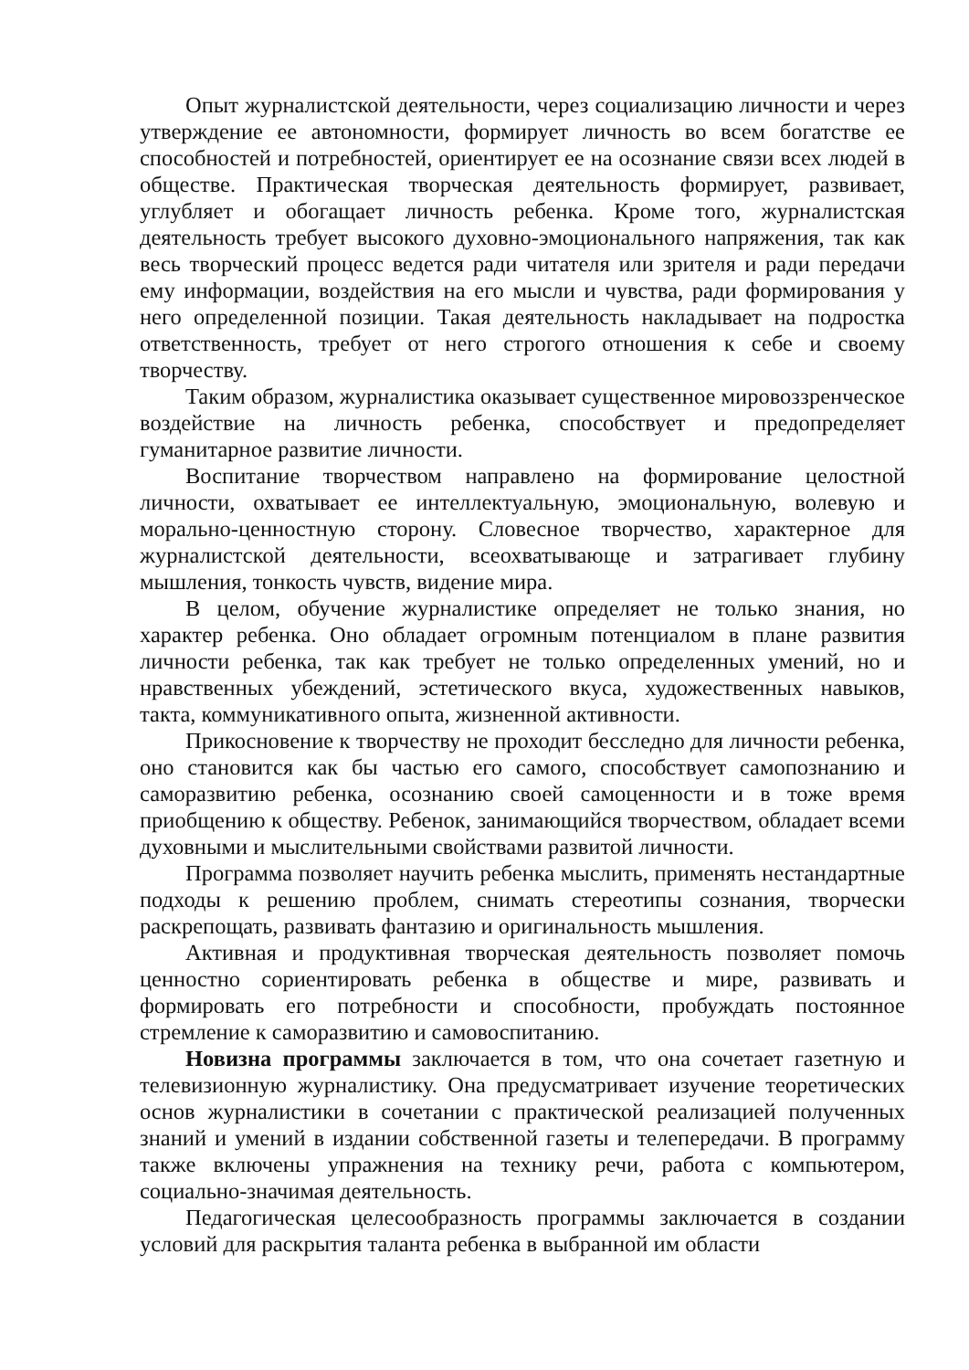Опыт журналистской деятельности, через социализацию личности и через утверждение ее автономности, формирует личность во всем богатстве ее способностей и потребностей, ориентирует ее на осознание связи всех людей в обществе. Практическая творческая деятельность формирует, развивает, углубляет и обогащает личность ребенка. Кроме того, журналистская деятельность требует высокого духовно-эмоционального напряжения, так как весь творческий процесс ведется ради читателя или зрителя и ради передачи ему информации, воздействия на его мысли и чувства, ради формирования у него определенной позиции. Такая деятельность накладывает на подростка ответственность, требует от него строгого отношения к себе и своему творчеству.
Таким образом, журналистика оказывает существенное мировоззренческое воздействие на личность ребенка, способствует и предопределяет гуманитарное развитие личности.
Воспитание творчеством направлено на формирование целостной личности, охватывает ее интеллектуальную, эмоциональную, волевую и морально-ценностную сторону. Словесное творчество, характерное для журналистской деятельности, всеохватывающе и затрагивает глубину мышления, тонкость чувств, видение мира.
В целом, обучение журналистике определяет не только знания, но характер ребенка. Оно обладает огромным потенциалом в плане развития личности ребенка, так как требует не только определенных умений, но и нравственных убеждений, эстетического вкуса, художественных навыков, такта, коммуникативного опыта, жизненной активности.
Прикосновение к творчеству не проходит бесследно для личности ребенка, оно становится как бы частью его самого, способствует самопознанию и саморазвитию ребенка, осознанию своей самоценности и в тоже время приобщению к обществу. Ребенок, занимающийся творчеством, обладает всеми духовными и мыслительными свойствами развитой личности.
Программа позволяет научить ребенка мыслить, применять нестандартные подходы к решению проблем, снимать стереотипы сознания, творчески раскрепощать, развивать фантазию и оригинальность мышления.
Активная и продуктивная творческая деятельность позволяет помочь ценностно сориентировать ребенка в обществе и мире, развивать и формировать его потребности и способности, пробуждать постоянное стремление к саморазвитию и самовоспитанию.
Новизна программы заключается в том, что она сочетает газетную и телевизионную журналистику. Она предусматривает изучение теоретических основ журналистики в сочетании с практической реализацией полученных знаний и умений в издании собственной газеты и телепередачи. В программу также включены упражнения на технику речи, работа с компьютером, социально-значимая деятельность.
Педагогическая целесообразность программы заключается в создании условий для раскрытия таланта ребенка в выбранной им области